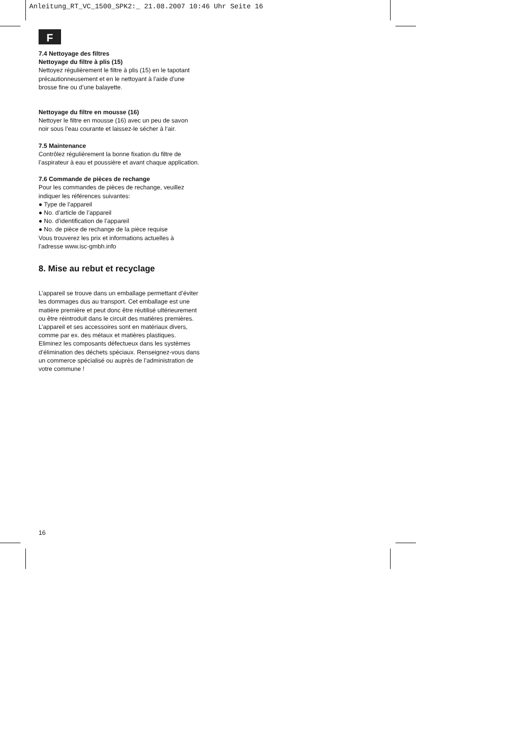Anleitung_RT_VC_1500_SPK2:_ 21.08.2007 10:46 Uhr Seite 16
F
7.4 Nettoyage des filtres
Nettoyage du filtre à plis (15)
Nettoyez régulièrement le filtre à plis (15) en le tapotant précautionneusement et en le nettoyant à l’aide d’une brosse fine ou d’une balayette.
Nettoyage du filtre en mousse (16)
Nettoyer le filtre en mousse (16) avec un peu de savon noir sous l’eau courante et laissez-le sécher à l‘air.
7.5 Maintenance
Contrôlez régulièrement la bonne fixation du filtre de l’aspirateur à eau et poussière et avant chaque application.
7.6 Commande de pièces de rechange
Pour les commandes de pièces de rechange, veuillez indiquer les références suivantes:
● Type de l’appareil
● No. d’article de l’appareil
● No. d’identification de l’appareil
● No. de pièce de rechange de la pièce requise
Vous trouverez les prix et informations actuelles à l’adresse www.isc-gmbh.info
8. Mise au rebut et recyclage
L’appareil se trouve dans un emballage permettant d’éviter les dommages dus au transport. Cet emballage est une matière première et peut donc être réutilisé ultérieurement ou être réintroduit dans le circuit des matières premières.
L’appareil et ses accessoires sont en matériaux divers, comme par ex. des métaux et matières plastiques. Eliminez les composants défectueux dans les systèmes d’élimination des déchets spéciaux. Renseignez-vous dans un commerce spécialisé ou auprès de l’administration de votre commune !
16